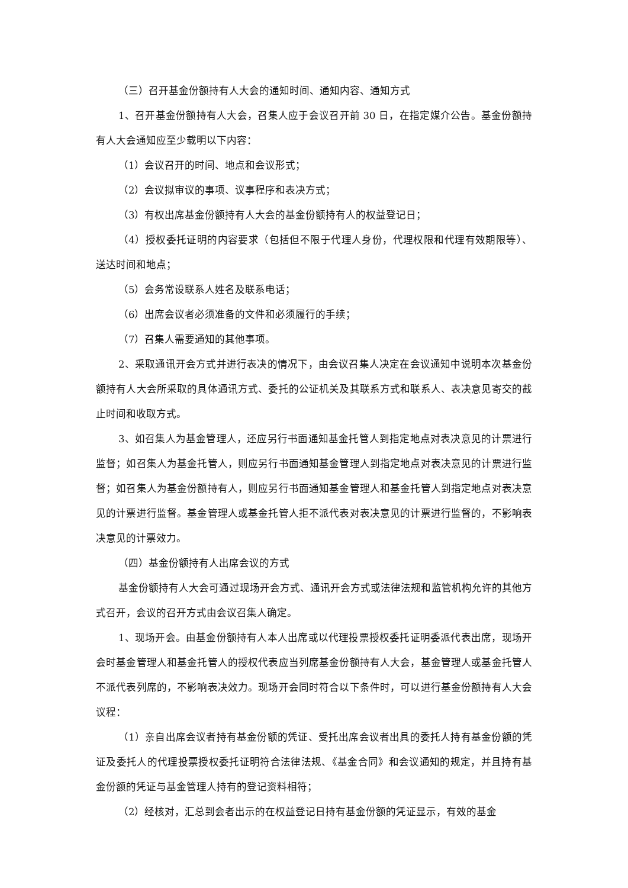（三）召开基金份额持有人大会的通知时间、通知内容、通知方式
1、召开基金份额持有人大会，召集人应于会议召开前 30 日，在指定媒介公告。基金份额持有人大会通知应至少载明以下内容：
（1）会议召开的时间、地点和会议形式；
（2）会议拟审议的事项、议事程序和表决方式；
（3）有权出席基金份额持有人大会的基金份额持有人的权益登记日；
（4）授权委托证明的内容要求（包括但不限于代理人身份，代理权限和代理有效期限等）、送达时间和地点；
（5）会务常设联系人姓名及联系电话；
（6）出席会议者必须准备的文件和必须履行的手续；
（7）召集人需要通知的其他事项。
2、采取通讯开会方式并进行表决的情况下，由会议召集人决定在会议通知中说明本次基金份额持有人大会所采取的具体通讯方式、委托的公证机关及其联系方式和联系人、表决意见寄交的截止时间和收取方式。
3、如召集人为基金管理人，还应另行书面通知基金托管人到指定地点对表决意见的计票进行监督；如召集人为基金托管人，则应另行书面通知基金管理人到指定地点对表决意见的计票进行监督；如召集人为基金份额持有人，则应另行书面通知基金管理人和基金托管人到指定地点对表决意见的计票进行监督。基金管理人或基金托管人拒不派代表对表决意见的计票进行监督的，不影响表决意见的计票效力。
（四）基金份额持有人出席会议的方式
基金份额持有人大会可通过现场开会方式、通讯开会方式或法律法规和监管机构允许的其他方式召开，会议的召开方式由会议召集人确定。
1、现场开会。由基金份额持有人本人出席或以代理投票授权委托证明委派代表出席，现场开会时基金管理人和基金托管人的授权代表应当列席基金份额持有人大会，基金管理人或基金托管人不派代表列席的，不影响表决效力。现场开会同时符合以下条件时，可以进行基金份额持有人大会议程：
（1）亲自出席会议者持有基金份额的凭证、受托出席会议者出具的委托人持有基金份额的凭证及委托人的代理投票授权委托证明符合法律法规、《基金合同》和会议通知的规定，并且持有基金份额的凭证与基金管理人持有的登记资料相符；
（2）经核对，汇总到会者出示的在权益登记日持有基金份额的凭证显示，有效的基金